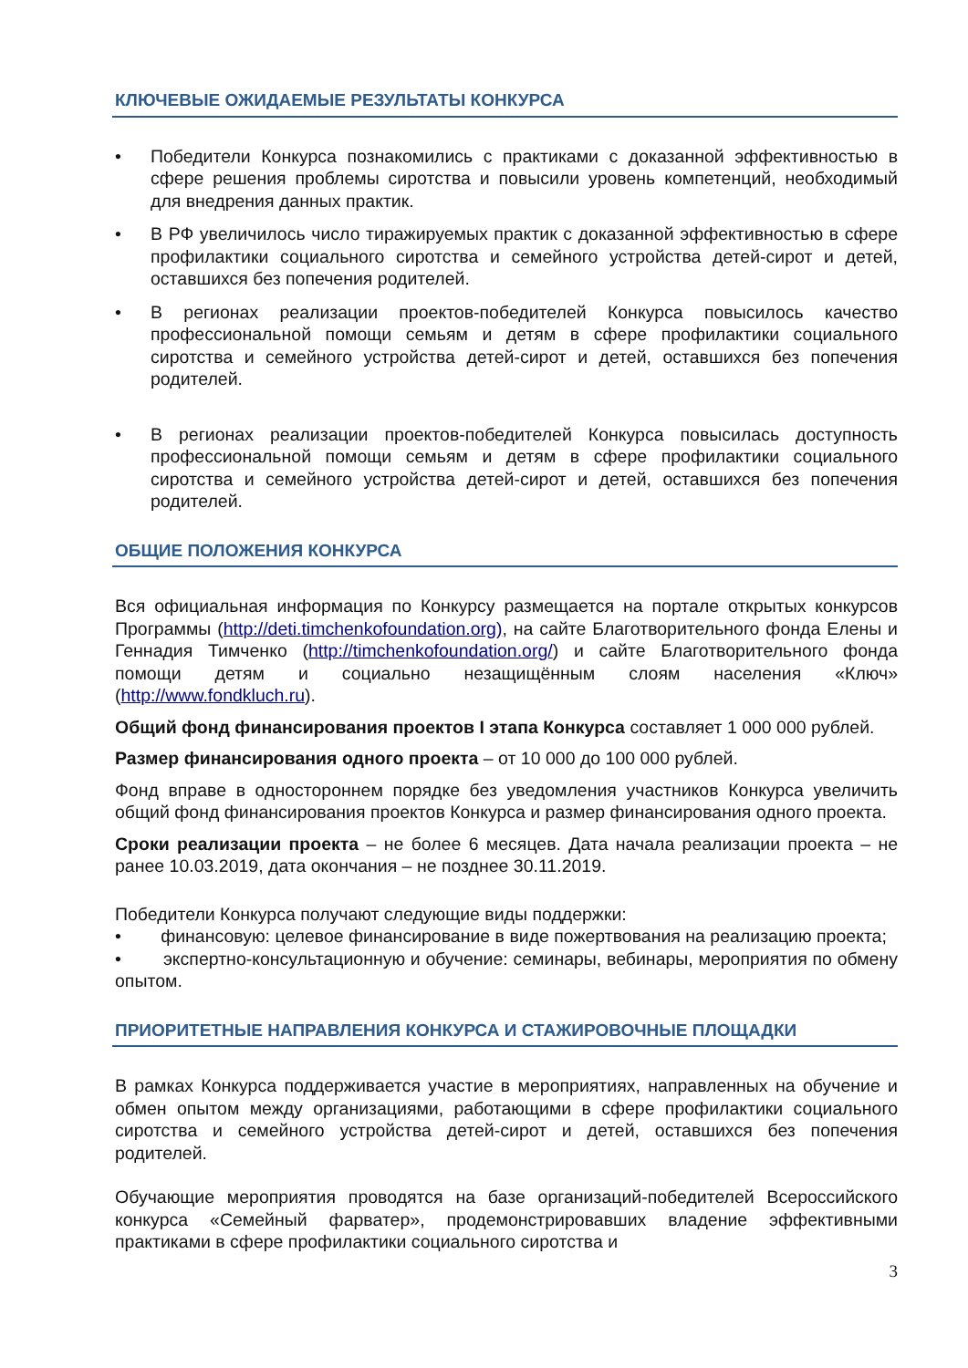КЛЮЧЕВЫЕ ОЖИДАЕМЫЕ РЕЗУЛЬТАТЫ КОНКУРСА
• Победители Конкурса познакомились с практиками с доказанной эффективностью в сфере решения проблемы сиротства и повысили уровень компетенций, необходимый для внедрения данных практик.
• В РФ увеличилось число тиражируемых практик с доказанной эффективностью в сфере профилактики социального сиротства и семейного устройства детей-сирот и детей, оставшихся без попечения родителей.
• В регионах реализации проектов-победителей Конкурса повысилось качество профессиональной помощи семьям и детям в сфере профилактики социального сиротства и семейного устройства детей-сирот и детей, оставшихся без попечения родителей.
• В регионах реализации проектов-победителей Конкурса повысилась доступность профессиональной помощи семьям и детям в сфере профилактики социального сиротства и семейного устройства детей-сирот и детей, оставшихся без попечения родителей.
ОБЩИЕ ПОЛОЖЕНИЯ КОНКУРСА
Вся официальная информация по Конкурсу размещается на портале открытых конкурсов Программы (http://deti.timchenkofoundation.org), на сайте Благотворительного фонда Елены и Геннадия Тимченко (http://timchenkofoundation.org/) и сайте Благотворительного фонда помощи детям и социально незащищённым слоям населения «Ключ» (http://www.fondkluch.ru).
Общий фонд финансирования проектов I этапа Конкурса составляет 1 000 000 рублей.
Размер финансирования одного проекта – от 10 000 до 100 000 рублей.
Фонд вправе в одностороннем порядке без уведомления участников Конкурса увеличить общий фонд финансирования проектов Конкурса и размер финансирования одного проекта.
Сроки реализации проекта – не более 6 месяцев. Дата начала реализации проекта – не ранее 10.03.2019, дата окончания – не позднее 30.11.2019.
Победители Конкурса получают следующие виды поддержки:
• финансовую: целевое финансирование в виде пожертвования на реализацию проекта;
• экспертно-консультационную и обучение: семинары, вебинары, мероприятия по обмену опытом.
ПРИОРИТЕТНЫЕ НАПРАВЛЕНИЯ КОНКУРСА И СТАЖИРОВОЧНЫЕ ПЛОЩАДКИ
В рамках Конкурса поддерживается участие в мероприятиях, направленных на обучение и обмен опытом между организациями, работающими в сфере профилактики социального сиротства и семейного устройства детей-сирот и детей, оставшихся без попечения родителей.
Обучающие мероприятия проводятся на базе организаций-победителей Всероссийского конкурса «Семейный фарватер», продемонстрировавших владение эффективными практиками в сфере профилактики социального сиротства и
3